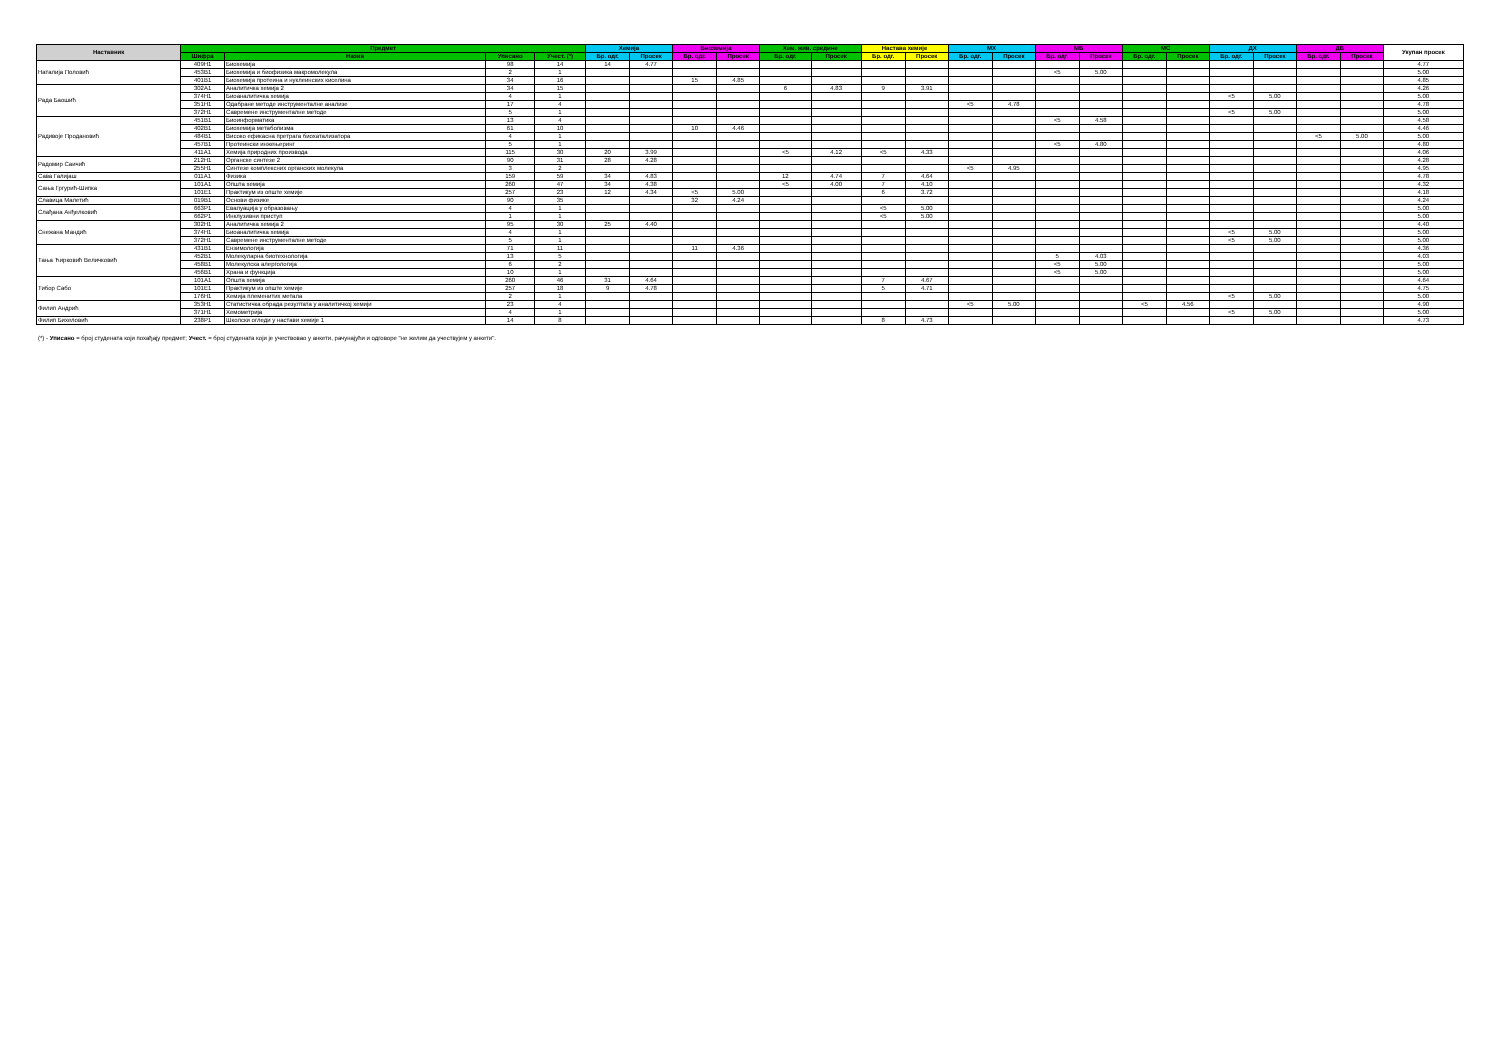| Наставник | Предмет | | | | Хемија | | Биохемија | | Хем. жив. средине | | Настава хемије | | МХ | | МБ | | МС | | ДХ | | ДБ | | Укупан просек |
| --- | --- | --- | --- | --- | --- | --- | --- | --- | --- | --- | --- | --- | --- | --- | --- | --- | --- | --- | --- | --- | --- | --- | --- |
| | Шифра | Назив | Уписано | Учест. (*) | Бр. одг. | Просек | Бр. одг. | Просек | Бр. одг. | Просек | Бр. одг. | Просек | Бр. одг. | Просек | Бр. одг. | Просек | Бр. одг. | Просек | Бр. одг. | Просек | Бр. одг. | Просек | |
| Наталија Половић | 409H1 | Биохемија | 98 | 14 | 14 | 4.77 | | | | | | | | | | | | | | | | | 4.77 |
| | 453B1 | Биохемија и биофизика макромолекула | 2 | 1 | | | | | | | | | | | <5 | 5.00 | | | | | | | 5.00 |
| | 401B1 | Биохемија протеина и нуклеинских киселина | 34 | 16 | | | 15 | 4.85 | | | | | | | | | | | | | | | 4.85 |
| Рада Баошић | 302A1 | Аналитичка хемија 2 | 34 | 15 | | | | | 6 | 4.83 | 9 | 3.91 | | | | | | | | | | | 4.26 |
| | 374H1 | Биоаналитичка хемија | 4 | 1 | | | | | | | | | | | | | | | <5 | 5.00 | | | 5.00 |
| | 351H1 | Одабране методе инструменталне анализе | 17 | 4 | | | | | | | | | <5 | 4.78 | | | | | | | | | 4.78 |
| | 372H1 | Савремене инструменталне методе | 5 | 1 | | | | | | | | | | | | | | | <5 | 5.00 | | | 5.00 |
| Радивоје Продановић | 451B1 | Биоинформатика | 13 | 4 | | | | | | | | | | | <5 | 4.58 | | | | | | | 4.58 |
| | 402B1 | Биохемија метаболизма | 61 | 10 | | | 10 | 4.46 | | | | | | | | | | | | | | | 4.46 |
| | 484B1 | Високо ефикасна претрага биохатализатора | 4 | 1 | | | | | | | | | | | | | | | | | <5 | 5.00 | 5.00 |
| | 457B1 | Протеински инжењеринг | 5 | 1 | | | | | | | | | | | <5 | 4.80 | | | | | | | 4.80 |
| | 411A1 | Хемија природних производа | 115 | 30 | 20 | 3.99 | | | <5 | 4.12 | <5 | 4.33 | | | | | | | | | | | 4.06 |
| Радомир Саичић | 212H1 | Органске синтезе 2 | 90 | 31 | 28 | 4.28 | | | | | | | | | | | | | | | | | 4.28 |
| | 255H1 | Синтезе комплексних органских молекула | 3 | 2 | | | | | | | | | <5 | 4.95 | | | | | | | | | 4.95 |
| Сава Галијаш | 011A1 | Физика | 159 | 59 | 34 | 4.83 | | | 12 | 4.74 | 7 | 4.64 | | | | | | | | | | | 4.78 |
| Сања Гргурић-Шипка | 101A1 | Општа хемија | 260 | 47 | 34 | 4.38 | | | <5 | 4.00 | 7 | 4.10 | | | | | | | | | | | 4.32 |
| | 101E1 | Практикум из опште хемије | 257 | 23 | 12 | 4.34 | <5 | 5.00 | | | 6 | 3.72 | | | | | | | | | | | 4.18 |
| Славица Малетић | 019B1 | Основи физике | 90 | 35 | | | 32 | 4.24 | | | | | | | | | | | | | | | 4.24 |
| Слађана Анђелковић | 663P1 | Евалуација у образовању | 4 | 1 | | | | | | | <5 | 5.00 | | | | | | | | | | | 5.00 |
| | 662P1 | Инклузивни приступ | 1 | 1 | | | | | | | <5 | 5.00 | | | | | | | | | | | 5.00 |
| Снежана Мандић | 302H1 | Аналитичка хемија 2 | 95 | 30 | 25 | 4.40 | | | | | | | | | | | | | | | | | 4.40 |
| | 374H1 | Биоаналитичка хемија | 4 | 1 | | | | | | | | | | | | | | | <5 | 5.00 | | | 5.00 |
| | 372H1 | Савремене инструменталне методе | 5 | 1 | | | | | | | | | | | | | | | <5 | 5.00 | | | 5.00 |
| Тања Ћирковић Величковић | 431B1 | Ензимологија | 71 | 11 | | | 11 | 4.36 | | | | | | | | | | | | | | | 4.36 |
| | 452B1 | Молекуларна биотехнологија | 13 | 5 | | | | | | | | | | | 5 | 4.03 | | | | | | | 4.03 |
| | 458B1 | Молекулска алергологија | 6 | 2 | | | | | | | | | | | <5 | 5.00 | | | | | | | 5.00 |
| | 456B1 | Храна и функција | 10 | 1 | | | | | | | | | | | <5 | 5.00 | | | | | | | 5.00 |
| Тибор Сабо | 101A1 | Општа хемија | 260 | 46 | 31 | 4.64 | | | | | 7 | 4.67 | | | | | | | | | | | 4.64 |
| | 101E1 | Практикум из опште хемије | 257 | 18 | 9 | 4.78 | | | | | 5 | 4.71 | | | | | | | | | | | 4.75 |
| | 176H1 | Хемија племенитих метала | 2 | 1 | | | | | | | | | | | | | | | <5 | 5.00 | | | 5.00 |
| Филип Андрић | 353H1 | Статистичка обрада резултата у аналитичкој хемији | 23 | 4 | | | | | | | | | <5 | 5.00 | | | <5 | 4.56 | | | | | 4.90 |
| | 371H1 | Хемометрија | 4 | 1 | | | | | | | | | | | | | | | <5 | 5.00 | | | 5.00 |
| Филип Бихеловић | 238P1 | Школски огледи у настави хемије 1 | 14 | 8 | | | | | | | 8 | 4.73 | | | | | | | | | | | 4.73 |
(*) - Уписано = број студената који похађају предмет; Учест. = број студената који је учествовао у анкети, рачунајући и одговоре "не желим да учествујем у анкети".